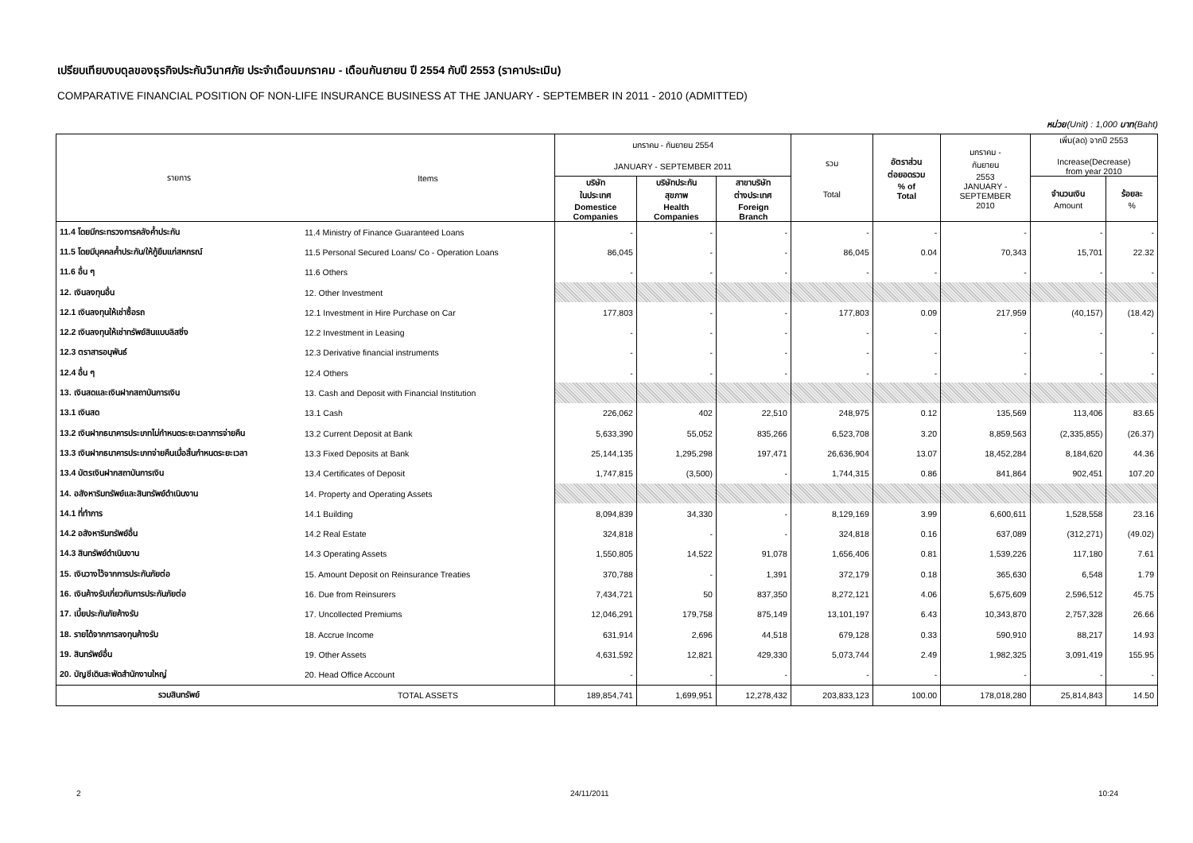เปรียบเทียบงบดุลของธุรกิจประกันวินาศภัย ประจำเดือนมกราคม - เดือนกันยายน ปี 2554 กับปี 2553 (ราคาประเมิน)
COMPARATIVE FINANCIAL POSITION OF NON-LIFE INSURANCE BUSINESS AT THE JANUARY - SEPTEMBER IN 2011 - 2010 (ADMITTED)
หน่วย(Unit) : 1,000 บาท(Baht)
| รายการ | Items | มกราคม - กันยายน 2554 JANUARY - SEPTEMBER 2011 | | | รวม Total | อัตราส่วน ต่อยอดรวม % of Total | มกราคม - กันยายน 2553 JANUARY - SEPTEMBER 2010 | เพิ่ม(ลด) จากปี 2553 Increase(Decrease) from year 2010 | |
| --- | --- | --- | --- | --- | --- | --- | --- | --- | --- |
| | | บริษัท ในประเทศ Domestice Companies | บริษัทประกัน สุขภาพ Health Companies | สาขาบริษัท ต่างประเทศ Foreign Branch | | | | จำนวนเงิน Amount | ร้อยละ % |
| 11.4 โดยมีกระทรวงการคลังค้ำประกัน | 11.4 Ministry of Finance Guaranteed Loans | - | - | - | - | - | - | - | - |
| 11.5 โดยมีบุคคลค้ำประกัน/ให้กู้ยืมแก่สหกรณ์ | 11.5 Personal Secured Loans/ Co - Operation Loans | 86,045 | - | - | 86,045 | 0.04 | 70,343 | 15,701 | 22.32 |
| 11.6 อื่น ๆ | 11.6 Others | - | - | - | - | - | - | - | - |
| 12. เงินลงทุนอื่น | 12. Other Investment | | | | | | | | |
| 12.1 เงินลงทุนให้เช่าซื้อรถ | 12.1 Investment in Hire Purchase on Car | 177,803 | - | - | 177,803 | 0.09 | 217,959 | (40,157) | (18.42) |
| 12.2 เงินลงทุนให้เช่าทรัพย์สินแบบลิสซิ่ง | 12.2 Investment in Leasing | - | - | - | - | - | - | - | - |
| 12.3 ตราสารอนุพันธ์ | 12.3 Derivative financial instruments | - | - | - | - | - | - | - | - |
| 12.4 อื่น ๆ | 12.4 Others | - | - | - | - | - | - | - | - |
| 13. เงินสดและเงินฝากสถาบันการเงิน | 13. Cash and Deposit with Financial Institution | | | | | | | | |
| 13.1 เงินสด | 13.1 Cash | 226,062 | 402 | 22,510 | 248,975 | 0.12 | 135,569 | 113,406 | 83.65 |
| 13.2 เงินฝากธนาคารประเภทไม่กำหนดระยะเวลาการจ่ายคืน | 13.2 Current Deposit at Bank | 5,633,390 | 55,052 | 835,266 | 6,523,708 | 3.20 | 8,859,563 | (2,335,855) | (26.37) |
| 13.3 เงินฝากธนาคารประเภทจ่ายคืนเมื่อสิ้นกำหนดระยะเวลา | 13.3 Fixed Deposits at Bank | 25,144,135 | 1,295,298 | 197,471 | 26,636,904 | 13.07 | 18,452,284 | 8,184,620 | 44.36 |
| 13.4 บัตรเงินฝากสถาบันการเงิน | 13.4 Certificates of Deposit | 1,747,815 | (3,500) | - | 1,744,315 | 0.86 | 841,864 | 902,451 | 107.20 |
| 14. อสังหาริมทรัพย์และสินทรัพย์ดำเนินงาน | 14. Property and Operating Assets | | | | | | | | |
| 14.1 ที่ทำการ | 14.1 Building | 8,094,839 | 34,330 | - | 8,129,169 | 3.99 | 6,600,611 | 1,528,558 | 23.16 |
| 14.2 อสังหาริมทรัพย์อื่น | 14.2 Real Estate | 324,818 | - | - | 324,818 | 0.16 | 637,089 | (312,271) | (49.02) |
| 14.3 สินทรัพย์ดำเนินงาน | 14.3 Operating Assets | 1,550,805 | 14,522 | 91,078 | 1,656,406 | 0.81 | 1,539,226 | 117,180 | 7.61 |
| 15. เงินวางไว้จากการประกันภัยต่อ | 15. Amount Deposit on Reinsurance Treaties | 370,788 | - | 1,391 | 372,179 | 0.18 | 365,630 | 6,548 | 1.79 |
| 16. เงินค้างรับเกี่ยวกับการประกันภัยต่อ | 16. Due from Reinsurers | 7,434,721 | 50 | 837,350 | 8,272,121 | 4.06 | 5,675,609 | 2,596,512 | 45.75 |
| 17. เบี้ยประกันภัยค้างรับ | 17. Uncollected Premiums | 12,046,291 | 179,758 | 875,149 | 13,101,197 | 6.43 | 10,343,870 | 2,757,328 | 26.66 |
| 18. รายได้จากการลงทุนค้างรับ | 18. Accrue Income | 631,914 | 2,696 | 44,518 | 679,128 | 0.33 | 590,910 | 88,217 | 14.93 |
| 19. สินทรัพย์อื่น | 19. Other Assets | 4,631,592 | 12,821 | 429,330 | 5,073,744 | 2.49 | 1,982,325 | 3,091,419 | 155.95 |
| 20. บัญชีเดินสะพัดสำนักงานใหญ่ | 20. Head Office Account | - | - | - | - | - | - | - | - |
| รวมสินทรัพย์ | TOTAL ASSETS | 189,854,741 | 1,699,951 | 12,278,432 | 203,833,123 | 100.00 | 178,018,280 | 25,814,843 | 14.50 |
2 24/11/2011 10:24